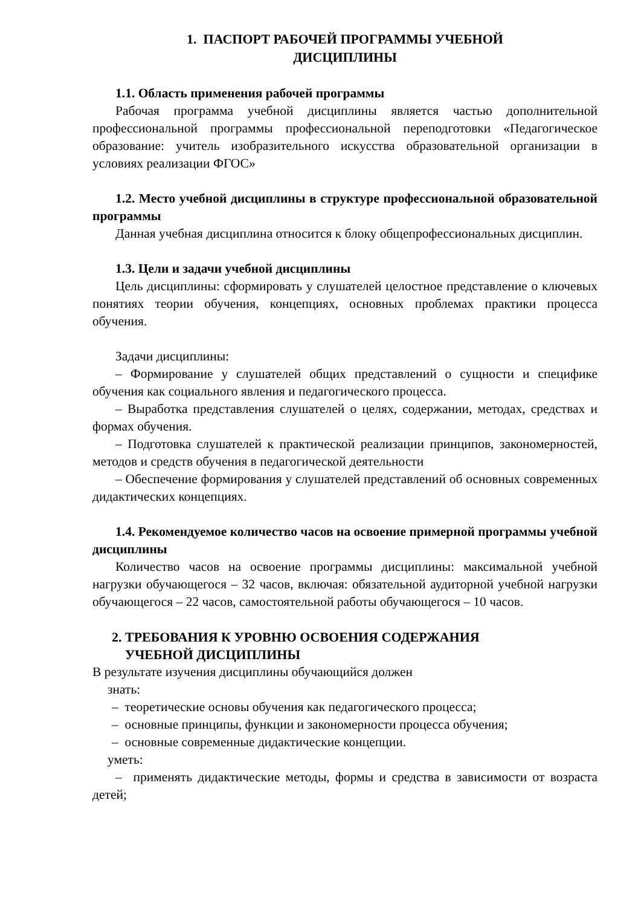1. ПАСПОРТ РАБОЧЕЙ ПРОГРАММЫ УЧЕБНОЙ
ДИСЦИПЛИНЫ
1.1. Область применения рабочей программы
Рабочая программа учебной дисциплины является частью дополнительной профессиональной программы профессиональной переподготовки «Педагогическое образование: учитель изобразительного искусства образовательной организации в условиях реализации ФГОС»
1.2. Место учебной дисциплины в структуре профессиональной образовательной программы
Данная учебная дисциплина относится к блоку общепрофессиональных дисциплин.
1.3. Цели и задачи учебной дисциплины
Цель дисциплины: сформировать у слушателей целостное представление о ключевых понятиях теории обучения, концепциях, основных проблемах практики процесса обучения.
Задачи дисциплины:
– Формирование у слушателей общих представлений о сущности и специфике обучения как социального явления и педагогического процесса.
– Выработка представления слушателей о целях, содержании, методах, средствах и формах обучения.
– Подготовка слушателей к практической реализации принципов, закономерностей, методов и средств обучения в педагогической деятельности
– Обеспечение формирования у слушателей представлений об основных современных дидактических концепциях.
1.4. Рекомендуемое количество часов на освоение примерной программы учебной дисциплины
Количество часов на освоение программы дисциплины: максимальной учебной нагрузки обучающегося – 32 часов, включая: обязательной аудиторной учебной нагрузки обучающегося – 22 часов, самостоятельной работы обучающегося – 10 часов.
2. ТРЕБОВАНИЯ К УРОВНЮ ОСВОЕНИЯ СОДЕРЖАНИЯ
УЧЕБНОЙ ДИСЦИПЛИНЫ
В результате изучения дисциплины обучающийся должен
знать:
– теоретические основы обучения как педагогического процесса;
– основные принципы, функции и закономерности процесса обучения;
– основные современные дидактические концепции.
уметь:
– применять дидактические методы, формы и средства в зависимости от возраста детей;